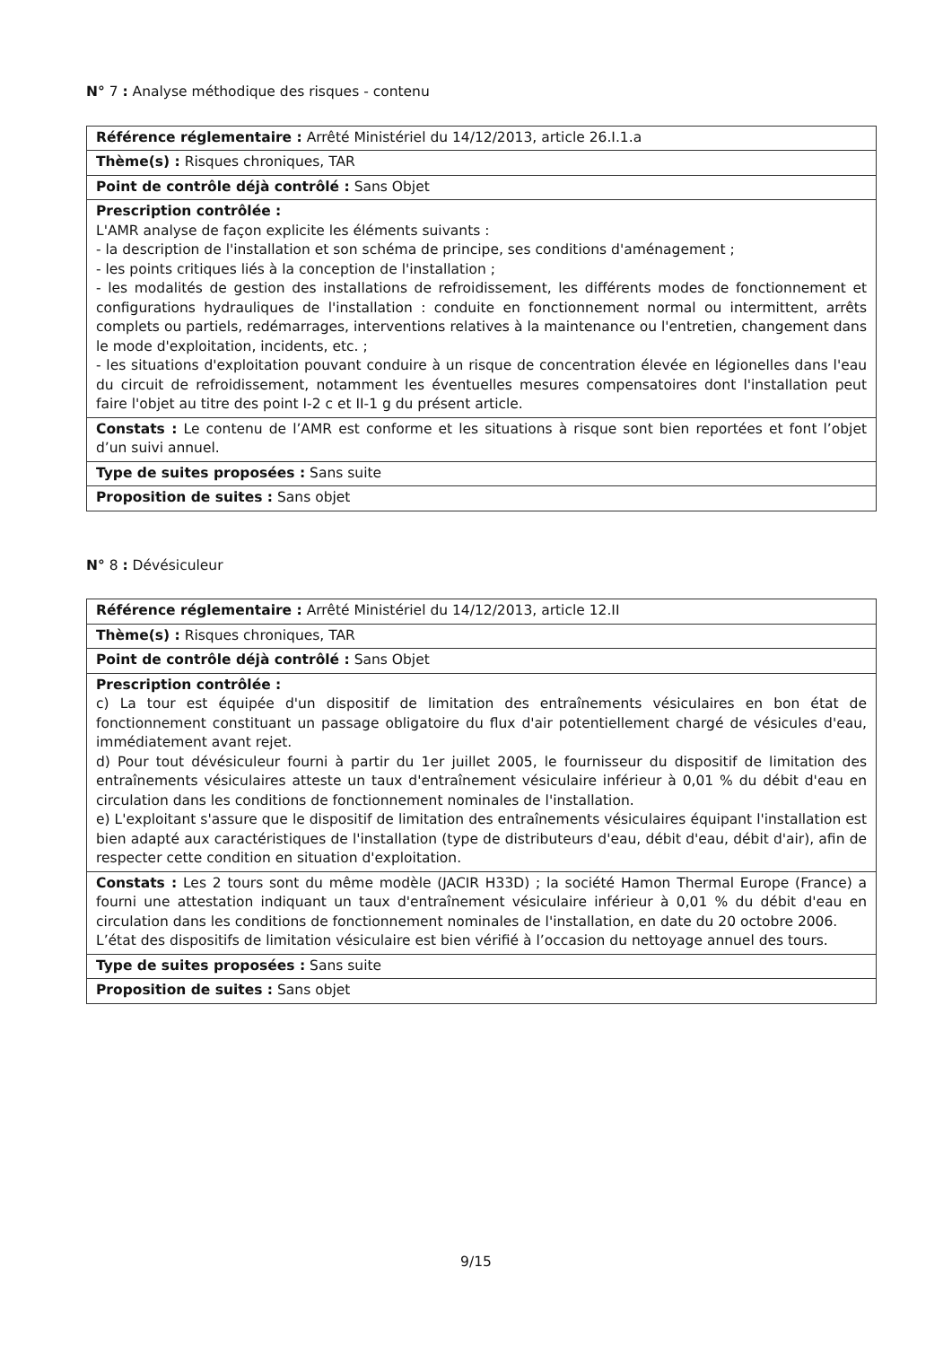N° 7 : Analyse méthodique des risques - contenu
| Référence réglementaire : Arrêté Ministériel du 14/12/2013, article 26.I.1.a |
| Thème(s) : Risques chroniques, TAR |
| Point de contrôle déjà contrôlé : Sans Objet |
| Prescription contrôlée : L'AMR analyse de façon explicite les éléments suivants : - la description de l'installation et son schéma de principe, ses conditions d'aménagement ; - les points critiques liés à la conception de l'installation ; - les modalités de gestion des installations de refroidissement, les différents modes de fonctionnement et configurations hydrauliques de l'installation : conduite en fonctionnement normal ou intermittent, arrêts complets ou partiels, redémarrages, interventions relatives à la maintenance ou l'entretien, changement dans le mode d'exploitation, incidents, etc. ; - les situations d'exploitation pouvant conduire à un risque de concentration élevée en légionelles dans l'eau du circuit de refroidissement, notamment les éventuelles mesures compensatoires dont l'installation peut faire l'objet au titre des point I-2 c et II-1 g du présent article. |
| Constats : Le contenu de l’AMR est conforme et les situations à risque sont bien reportées et font l’objet d’un suivi annuel. |
| Type de suites proposées : Sans suite |
| Proposition de suites : Sans objet |
N° 8 : Dévésiculeur
| Référence réglementaire : Arrêté Ministériel du 14/12/2013, article 12.II |
| Thème(s) : Risques chroniques, TAR |
| Point de contrôle déjà contrôlé : Sans Objet |
| Prescription contrôlée : c) La tour est équipée d'un dispositif de limitation des entraînements vésiculaires en bon état de fonctionnement constituant un passage obligatoire du flux d'air potentiellement chargé de vésicules d'eau, immédiatement avant rejet. d) Pour tout dévésiculeur fourni à partir du 1er juillet 2005, le fournisseur du dispositif de limitation des entraînements vésiculaires atteste un taux d'entraînement vésiculaire inférieur à 0,01 % du débit d'eau en circulation dans les conditions de fonctionnement nominales de l'installation. e) L'exploitant s'assure que le dispositif de limitation des entraînements vésiculaires équipant l'installation est bien adapté aux caractéristiques de l'installation (type de distributeurs d'eau, débit d'eau, débit d'air), afin de respecter cette condition en situation d'exploitation. |
| Constats : Les 2 tours sont du même modèle (JACIR H33D) ; la société Hamon Thermal Europe (France) a fourni une attestation indiquant un taux d'entraînement vésiculaire inférieur à 0,01 % du débit d'eau en circulation dans les conditions de fonctionnement nominales de l'installation, en date du 20 octobre 2006. L’état des dispositifs de limitation vésiculaire est bien vérifié à l’occasion du nettoyage annuel des tours. |
| Type de suites proposées : Sans suite |
| Proposition de suites : Sans objet |
9/15